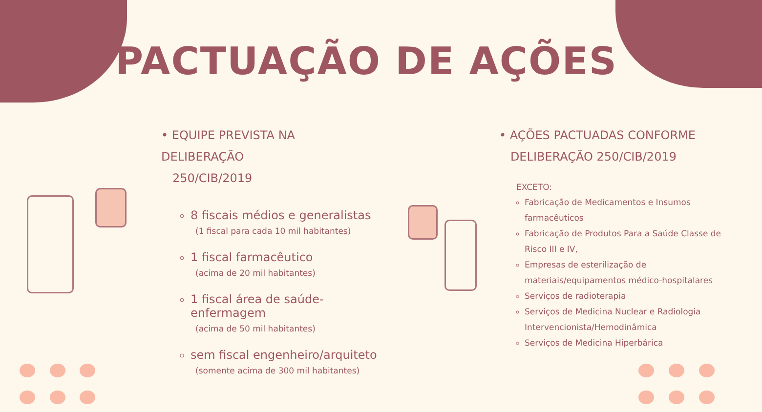PACTUAÇÃO DE AÇÕES
• EQUIPE PREVISTA NA DELIBERAÇÃO
250/CIB/2019
8 fiscais médios e generalistas
(1 fiscal para cada 10 mil habitantes)
1 fiscal farmacêutico
(acima de 20 mil habitantes)
1 fiscal área de saúde-enfermagem
(acima de 50 mil habitantes)
sem fiscal engenheiro/arquiteto
(somente acima de 300 mil habitantes)
• AÇÕES PACTUADAS CONFORME
DELIBERAÇÃO 250/CIB/2019
EXCETO:
Fabricação de Medicamentos e Insumos farmacêuticos
Fabricação de Produtos Para a Saúde Classe de Risco III e IV,
Empresas de esterilização de materiais/equipamentos médico-hospitalares
Serviços de radioterapia
Serviços de Medicina Nuclear e Radiologia Intervencionista/Hemodinâmica
Serviços de Medicina Hiperbárica